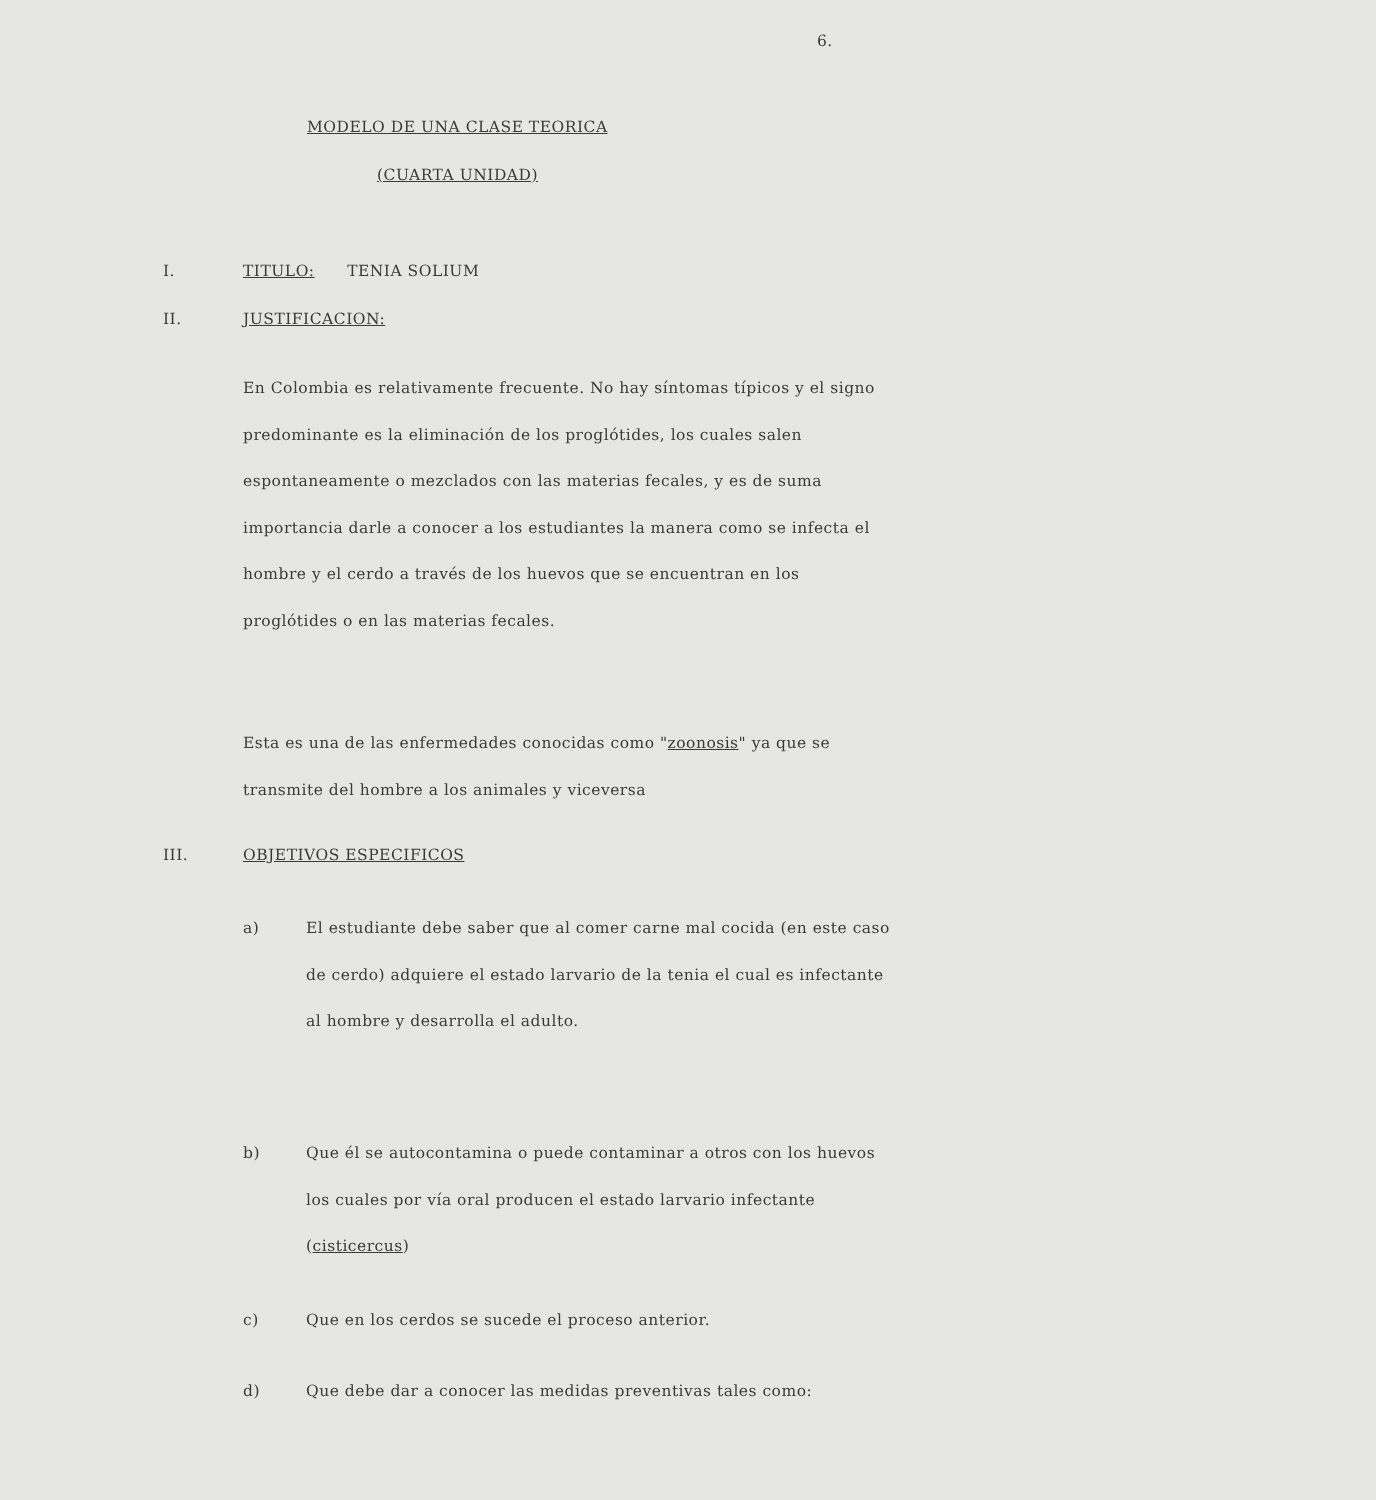6.
MODELO DE UNA CLASE TEORICA
(CUARTA UNIDAD)
I. TITULO: TENIA SOLIUM
II. JUSTIFICACION:
En Colombia es relativamente frecuente. No hay síntomas típicos y el signo predominante es la eliminación de los proglótides, los cuales salen espontaneamente o mezclados con las materias fecales, y es de suma importancia darle a conocer a los estudiantes la manera como se infecta el hombre y el cerdo a través de los huevos que se encuentran en los proglótides o en las materias fecales.
Esta es una de las enfermedades conocidas como "zoonosis" ya que se transmite del hombre a los animales y viceversa
III. OBJETIVOS ESPECIFICOS
a) El estudiante debe saber que al comer carne mal cocida (en este caso de cerdo) adquiere el estado larvario de la tenia el cual es infectante al hombre y desarrolla el adulto.
b) Que él se autocontamina o puede contaminar a otros con los huevos los cuales por vía oral producen el estado larvario infectante (cisticercus)
c) Que en los cerdos se sucede el proceso anterior.
d) Que debe dar a conocer las medidas preventivas tales como: